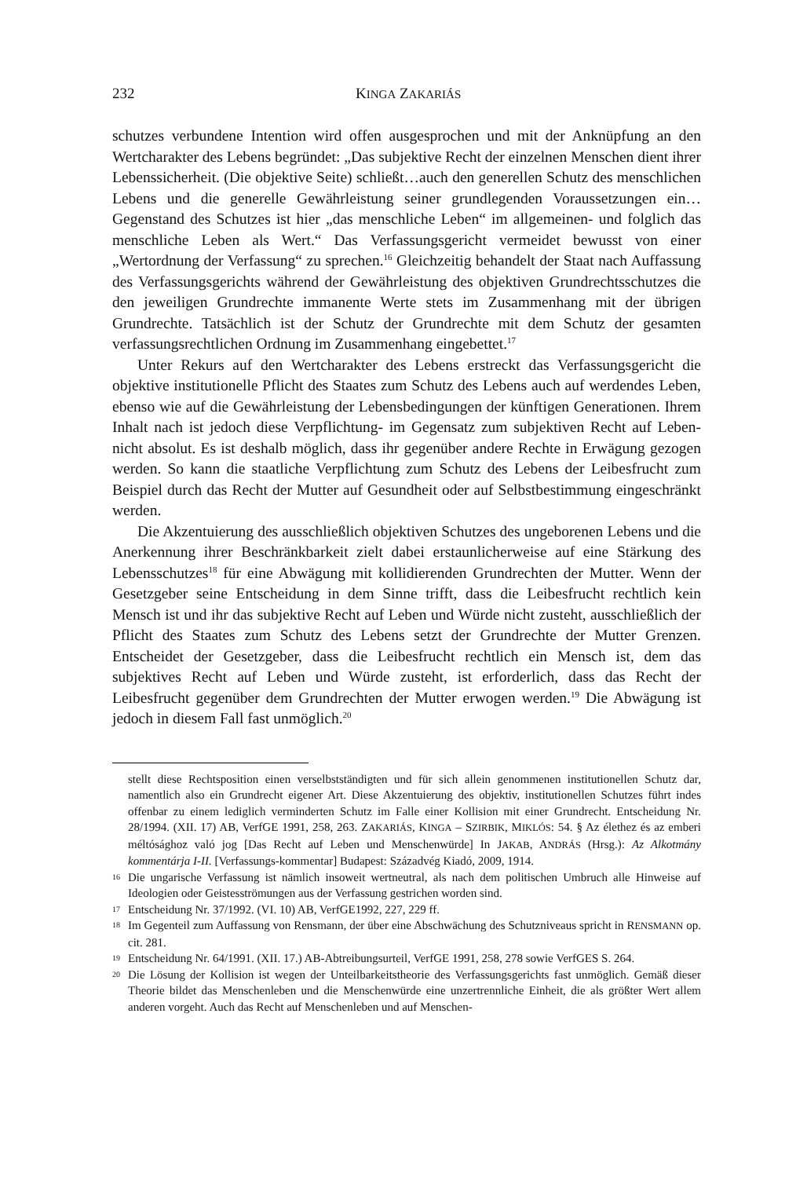232 KINGA ZAKARIÁS
schutzes verbundene Intention wird offen ausgesprochen und mit der Anknüpfung an den Wertcharakter des Lebens begründet: „Das subjektive Recht der einzelnen Menschen dient ihrer Lebenssicherheit. (Die objektive Seite) schließt…auch den generellen Schutz des menschlichen Lebens und die generelle Gewährleistung seiner grundlegenden Voraussetzungen ein… Gegenstand des Schutzes ist hier „das menschliche Leben“ im allgemeinen- und folglich das menschliche Leben als Wert.“ Das Verfassungsgericht vermeidet bewusst von einer „Wertordnung der Verfassung“ zu sprechen.<sup>16</sup> Gleichzeitig behandelt der Staat nach Auffassung des Verfassungsgerichts während der Gewährleistung des objektiven Grundrechtsschutzes die den jeweiligen Grundrechte immanente Werte stets im Zusammenhang mit der übrigen Grundrechte. Tatsächlich ist der Schutz der Grundrechte mit dem Schutz der gesamten verfassungsrechtlichen Ordnung im Zusammenhang eingebettet.<sup>17</sup>
Unter Rekurs auf den Wertcharakter des Lebens erstreckt das Verfassungsgericht die objektive institutionelle Pflicht des Staates zum Schutz des Lebens auch auf werdendes Leben, ebenso wie auf die Gewährleistung der Lebensbedingungen der künftigen Generationen. Ihrem Inhalt nach ist jedoch diese Verpflichtung- im Gegensatz zum subjektiven Recht auf Leben- nicht absolut. Es ist deshalb möglich, dass ihr gegenüber andere Rechte in Erwägung gezogen werden. So kann die staatliche Verpflichtung zum Schutz des Lebens der Leibesfrucht zum Beispiel durch das Recht der Mutter auf Gesundheit oder auf Selbstbestimmung eingeschränkt werden.
Die Akzentuierung des ausschließlich objektiven Schutzes des ungeborenen Lebens und die Anerkennung ihrer Beschränkbarkeit zielt dabei erstaunlicherweise auf eine Stärkung des Lebensschutzes<sup>18</sup> für eine Abwägung mit kollidierenden Grundrechten der Mutter. Wenn der Gesetzgeber seine Entscheidung in dem Sinne trifft, dass die Leibesfrucht rechtlich kein Mensch ist und ihr das subjektive Recht auf Leben und Würde nicht zusteht, ausschließlich der Pflicht des Staates zum Schutz des Lebens setzt der Grundrechte der Mutter Grenzen. Entscheidet der Gesetzgeber, dass die Leibesfrucht rechtlich ein Mensch ist, dem das subjektives Recht auf Leben und Würde zusteht, ist erforderlich, dass das Recht der Leibesfrucht gegenüber dem Grundrechten der Mutter erwogen werden.<sup>19</sup> Die Abwägung ist jedoch in diesem Fall fast unmöglich.<sup>20</sup>
stellt diese Rechtsposition einen verselbstständigten und für sich allein genommenen institutionellen Schutz dar, namentlich also ein Grundrecht eigener Art. Diese Akzentuierung des objektiv, institutionellen Schutzes führt indes offenbar zu einem lediglich verminderten Schutz im Falle einer Kollision mit einer Grundrecht. Entscheidung Nr. 28/1994. (XII. 17) AB, VerfGE 1991, 258, 263. ZAKARIÁS, KINGA – SZIRBIK, MIKLÓS: 54. § Az élethez és az emberi méltósághoz való jog [Das Recht auf Leben und Menschenwürde] In JAKAB, ANDRÁS (Hrsg.): Az Alkotmány kommentárja I-II. [Verfassungs-kommentar] Budapest: Századvég Kiadó, 2009, 1914.
16 Die ungarische Verfassung ist nämlich insoweit wertneutral, als nach dem politischen Umbruch alle Hinweise auf Ideologien oder Geistesströmungen aus der Verfassung gestrichen worden sind.
17 Entscheidung Nr. 37/1992. (VI. 10) AB, VerfGE1992, 227, 229 ff.
18 Im Gegenteil zum Auffassung von Rensmann, der über eine Abschwächung des Schutzniveaus spricht in RENSMANN op. cit. 281.
19 Entscheidung Nr. 64/1991. (XII. 17.) AB-Abtreibungsurteil, VerfGE 1991, 258, 278 sowie VerfGES S. 264.
20 Die Lösung der Kollision ist wegen der Unteilbarkeitstheorie des Verfassungsgerichts fast unmöglich. Gemäß dieser Theorie bildet das Menschenleben und die Menschenwürde eine unzertrennliche Einheit, die als größter Wert allem anderen vorgeht. Auch das Recht auf Menschenleben und auf Menschen-